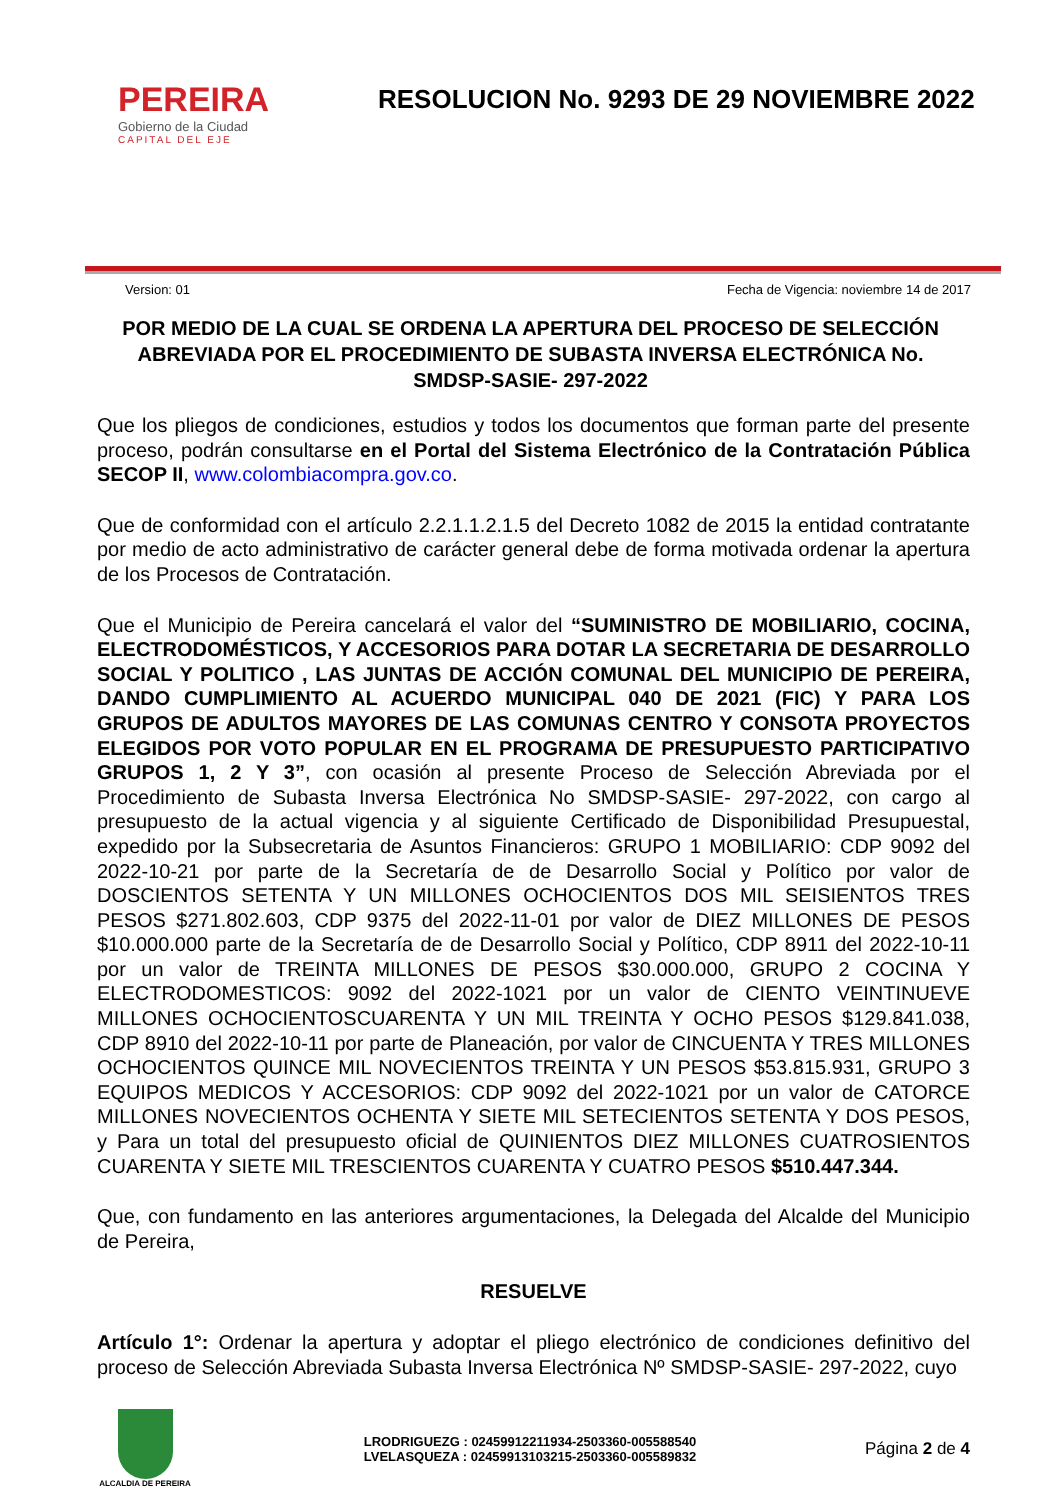PEREIRA
Gobierno de la Ciudad
CAPITAL DEL EJE
RESOLUCION No. 9293 DE 29 NOVIEMBRE 2022
Version: 01 Fecha de Vigencia: noviembre 14 de 2017
POR MEDIO DE LA CUAL SE ORDENA LA APERTURA DEL PROCESO DE SELECCIÓN ABREVIADA POR EL PROCEDIMIENTO DE SUBASTA INVERSA ELECTRÓNICA No. SMDSP-SASIE- 297-2022
Que los pliegos de condiciones, estudios y todos los documentos que forman parte del presente proceso, podrán consultarse en el Portal del Sistema Electrónico de la Contratación Pública SECOP II, www.colombiacompra.gov.co.
Que de conformidad con el artículo 2.2.1.1.2.1.5 del Decreto 1082 de 2015 la entidad contratante por medio de acto administrativo de carácter general debe de forma motivada ordenar la apertura de los Procesos de Contratación.
Que el Municipio de Pereira cancelará el valor del “SUMINISTRO DE MOBILIARIO, COCINA, ELECTRODOMÉSTICOS, Y ACCESORIOS PARA DOTAR LA SECRETARIA DE DESARROLLO SOCIAL Y POLITICO , LAS JUNTAS DE ACCIÓN COMUNAL DEL MUNICIPIO DE PEREIRA, DANDO CUMPLIMIENTO AL ACUERDO MUNICIPAL 040 DE 2021 (FIC) Y PARA LOS GRUPOS DE ADULTOS MAYORES DE LAS COMUNAS CENTRO Y CONSOTA PROYECTOS ELEGIDOS POR VOTO POPULAR EN EL PROGRAMA DE PRESUPUESTO PARTICIPATIVO GRUPOS 1, 2 Y 3”, con ocasión al presente Proceso de Selección Abreviada por el Procedimiento de Subasta Inversa Electrónica No SMDSP-SASIE- 297-2022, con cargo al presupuesto de la actual vigencia y al siguiente Certificado de Disponibilidad Presupuestal, expedido por la Subsecretaria de Asuntos Financieros: GRUPO 1 MOBILIARIO: CDP 9092 del 2022-10-21 por parte de la Secretaría de de Desarrollo Social y Político por valor de DOSCIENTOS SETENTA Y UN MILLONES OCHOCIENTOS DOS MIL SEISIENTOS TRES PESOS $271.802.603, CDP 9375 del 2022-11-01 por valor de DIEZ MILLONES DE PESOS $10.000.000 parte de la Secretaría de de Desarrollo Social y Político, CDP 8911 del 2022-10-11 por un valor de TREINTA MILLONES DE PESOS $30.000.000, GRUPO 2 COCINA Y ELECTRODOMESTICOS: 9092 del 2022-1021 por un valor de CIENTO VEINTINUEVE MILLONES OCHOCIENTOSCUARENTA Y UN MIL TREINTA Y OCHO PESOS $129.841.038, CDP 8910 del 2022-10-11 por parte de Planeación, por valor de CINCUENTA Y TRES MILLONES OCHOCIENTOS QUINCE MIL NOVECIENTOS TREINTA Y UN PESOS $53.815.931, GRUPO 3 EQUIPOS MEDICOS Y ACCESORIOS: CDP 9092 del 2022-1021 por un valor de CATORCE MILLONES NOVECIENTOS OCHENTA Y SIETE MIL SETECIENTOS SETENTA Y DOS PESOS, y Para un total del presupuesto oficial de QUINIENTOS DIEZ MILLONES CUATROSIENTOS CUARENTA Y SIETE MIL TRESCIENTOS CUARENTA Y CUATRO PESOS $510.447.344.
Que, con fundamento en las anteriores argumentaciones, la Delegada del Alcalde del Municipio de Pereira,
RESUELVE
Artículo 1°: Ordenar la apertura y adoptar el pliego electrónico de condiciones definitivo del proceso de Selección Abreviada Subasta Inversa Electrónica Nº SMDSP-SASIE- 297-2022, cuyo
ALCALDIA DE PEREIRA
LRODRIGUEZG : 02459912211934-2503360-005588540
LVELASQUEZA : 02459913103215-2503360-005589832
Página 2 de 4